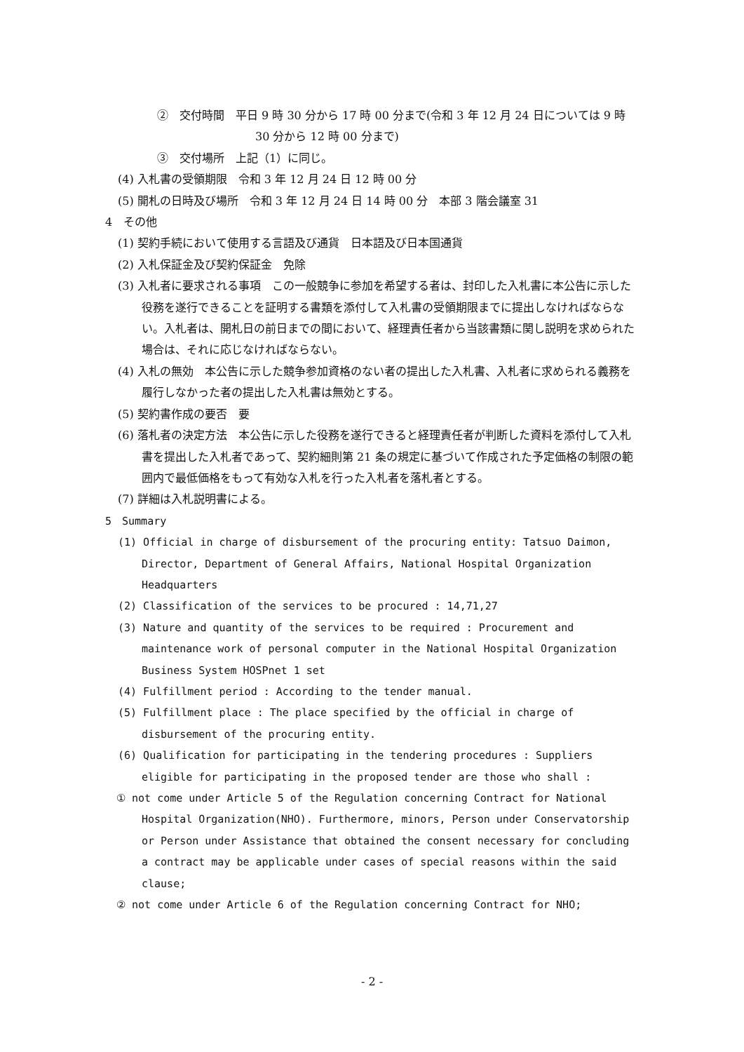②　交付時間　平日 9 時 30 分から 17 時 00 分まで(令和 3 年 12 月 24 日については 9 時 30 分から 12 時 00 分まで)
③　交付場所　上記（1）に同じ。
(4) 入札書の受領期限　令和 3 年 12 月 24 日 12 時 00 分
(5) 開札の日時及び場所　令和 3 年 12 月 24 日 14 時 00 分　本部 3 階会議室 31
4　その他
(1) 契約手続において使用する言語及び通貨　日本語及び日本国通貨
(2) 入札保証金及び契約保証金　免除
(3) 入札者に要求される事項　この一般競争に参加を希望する者は、封印した入札書に本公告に示した役務を遂行できることを証明する書類を添付して入札書の受領期限までに提出しなければならない。入札者は、開札日の前日までの間において、経理責任者から当該書類に関し説明を求められた場合は、それに応じなければならない。
(4) 入札の無効　本公告に示した競争参加資格のない者の提出した入札書、入札者に求められる義務を履行しなかった者の提出した入札書は無効とする。
(5) 契約書作成の要否　要
(6) 落札者の決定方法　本公告に示した役務を遂行できると経理責任者が判断した資料を添付して入札書を提出した入札者であって、契約細則第 21 条の規定に基づいて作成された予定価格の制限の範囲内で最低価格をもって有効な入札を行った入札者を落札者とする。
(7) 詳細は入札説明書による。
5　Summary
(1) Official in charge of disbursement of the procuring entity: Tatsuo Daimon, Director, Department of General Affairs, National Hospital Organization Headquarters
(2) Classification of the services to be procured : 14,71,27
(3) Nature and quantity of the services to be required : Procurement and maintenance work of personal computer in the National Hospital Organization Business System HOSPnet 1 set
(4) Fulfillment period : According to the tender manual.
(5) Fulfillment place : The place specified by the official in charge of disbursement of the procuring entity.
(6) Qualification for participating in the tendering procedures : Suppliers eligible for participating in the proposed tender are those who shall :
① not come under Article 5 of the Regulation concerning Contract for National Hospital Organization(NHO). Furthermore, minors, Person under Conservatorship or Person under Assistance that obtained the consent necessary for concluding a contract may be applicable under cases of special reasons within the said clause;
② not come under Article 6 of the Regulation concerning Contract for NHO;
- 2 -